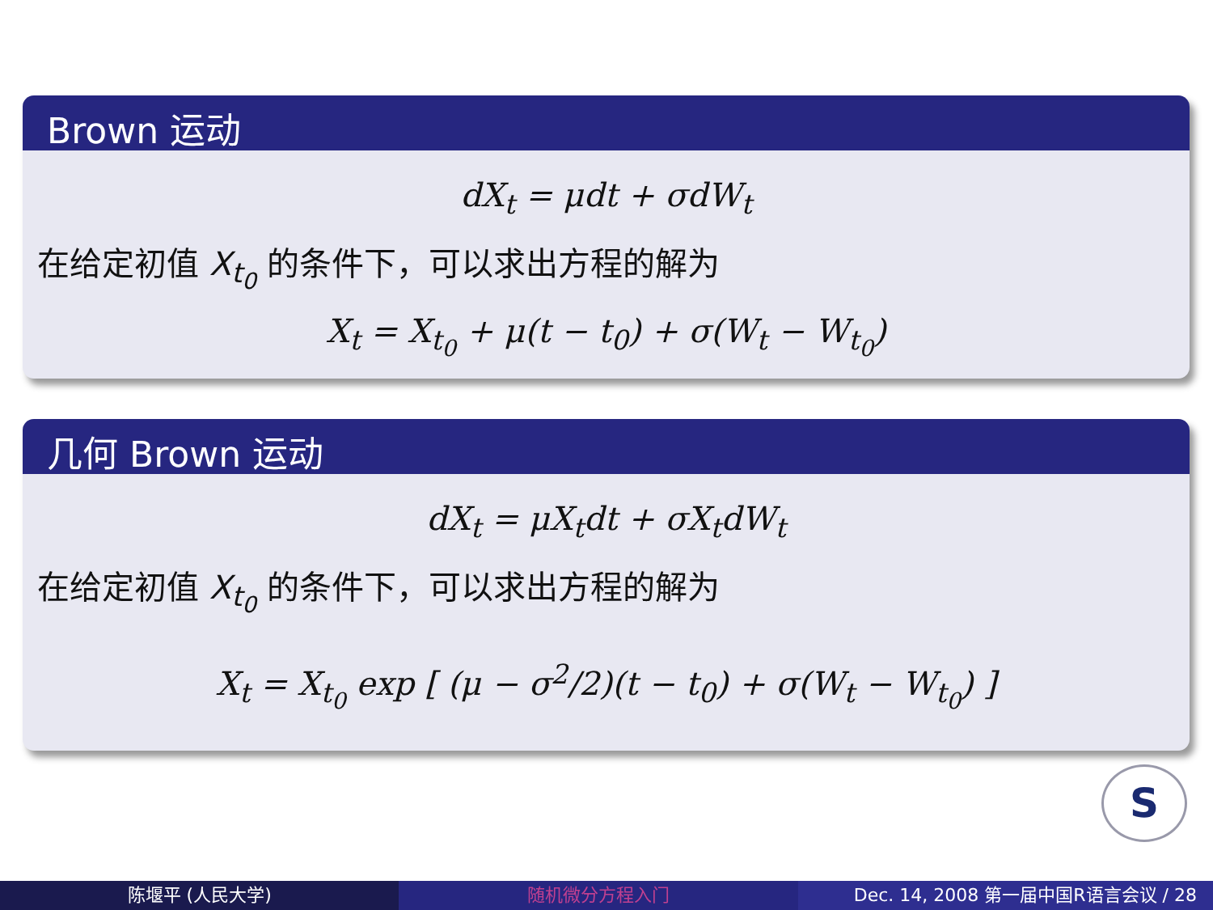Brown 运动
dX<sub>t</sub> = μdt + σdW<sub>t</sub>
在给定初值 X<sub>t<sub>0</sub></sub> 的条件下，可以求出方程的解为
X<sub>t</sub> = X<sub>t<sub>0</sub></sub> + μ(t − t<sub>0</sub>) + σ(W<sub>t</sub> − W<sub>t<sub>0</sub></sub>)
几何 Brown 运动
dX<sub>t</sub> = μX<sub>t</sub>dt + σX<sub>t</sub>dW<sub>t</sub>
在给定初值 X<sub>t<sub>0</sub></sub> 的条件下，可以求出方程的解为
X<sub>t</sub> = X<sub>t<sub>0</sub></sub> exp [ (μ − σ<sup>2</sup>/2)(t − t<sub>0</sub>) + σ(W<sub>t</sub> − W<sub>t<sub>0</sub></sub>) ]
S
陈堰平 (人民大学) 随机微分方程入门 Dec. 14, 2008 第一届中国R语言会议 / 28